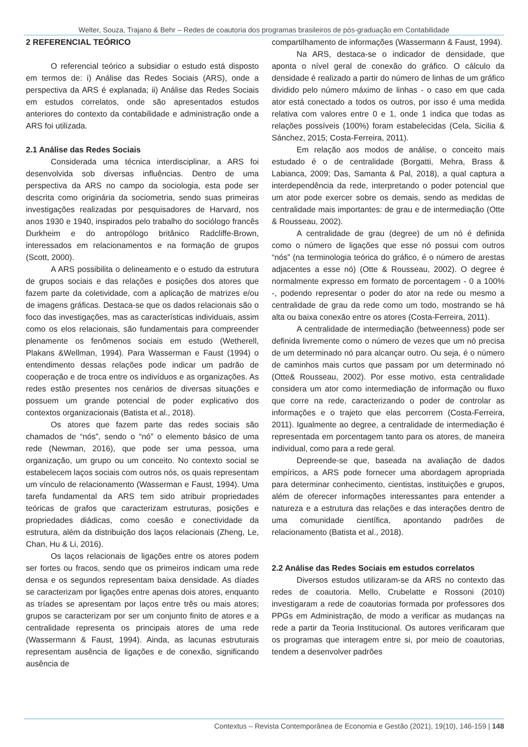Welter, Souza, Trajano & Behr – Redes de coautoria dos programas brasileiros de pós-graduação em Contabilidade
2 REFERENCIAL TEÓRICO
O referencial teórico a subsidiar o estudo está disposto em termos de: i) Análise das Redes Sociais (ARS), onde a perspectiva da ARS é explanada; ii) Análise das Redes Sociais em estudos correlatos, onde são apresentados estudos anteriores do contexto da contabilidade e administração onde a ARS foi utilizada.
2.1 Análise das Redes Sociais
Considerada uma técnica interdisciplinar, a ARS foi desenvolvida sob diversas influências. Dentro de uma perspectiva da ARS no campo da sociologia, esta pode ser descrita como originária da sociometria, sendo suas primeiras investigações realizadas por pesquisadores de Harvard, nos anos 1930 e 1940, inspirados pelo trabalho do sociólogo francês Durkheim e do antropólogo britânico Radcliffe-Brown, interessados em relacionamentos e na formação de grupos (Scott, 2000).
A ARS possibilita o delineamento e o estudo da estrutura de grupos sociais e das relações e posições dos atores que fazem parte da coletividade, com a aplicação de matrizes e/ou de imagens gráficas. Destaca-se que os dados relacionais são o foco das investigações, mas as características individuais, assim como os elos relacionais, são fundamentais para compreender plenamente os fenômenos sociais em estudo (Wetherell, Plakans &Wellman, 1994). Para Wasserman e Faust (1994) o entendimento dessas relações pode indicar um padrão de cooperação e de troca entre os indivíduos e as organizações. As redes estão presentes nos cenários de diversas situações e possuem um grande potencial de poder explicativo dos contextos organizacionais (Batista et al., 2018).
Os atores que fazem parte das redes sociais são chamados de “nós”, sendo o “nó” o elemento básico de uma rede (Newman, 2016), que pode ser uma pessoa, uma organização, um grupo ou um conceito. No contexto social se estabelecem laços sociais com outros nós, os quais representam um vínculo de relacionamento (Wasserman e Faust, 1994). Uma tarefa fundamental da ARS tem sido atribuir propriedades teóricas de grafos que caracterizam estruturas, posições e propriedades diádicas, como coesão e conectividade da estrutura, além da distribuição dos laços relacionais (Zheng, Le, Chan, Hu & Li, 2016).
Os laços relacionais de ligações entre os atores podem ser fortes ou fracos, sendo que os primeiros indicam uma rede densa e os segundos representam baixa densidade. As díades se caracterizam por ligações entre apenas dois atores, enquanto as tríades se apresentam por laços entre três ou mais atores; grupos se caracterizam por ser um conjunto finito de atores e a centralidade representa os principais atores de uma rede (Wassermann & Faust, 1994). Ainda, as lacunas estruturais representam ausência de ligações e de conexão, significando ausência de
compartilhamento de informações (Wassermann & Faust, 1994).
Na ARS, destaca-se o indicador de densidade, que aponta o nível geral de conexão do gráfico. O cálculo da densidade é realizado a partir do número de linhas de um gráfico dividido pelo número máximo de linhas - o caso em que cada ator está conectado a todos os outros, por isso é uma medida relativa com valores entre 0 e 1, onde 1 indica que todas as relações possíveis (100%) foram estabelecidas (Cela, Sicilia & Sánchez, 2015; Costa-Ferreira, 2011).
Em relação aos modos de análise, o conceito mais estudado é o de centralidade (Borgatti, Mehra, Brass & Labianca, 2009; Das, Samanta & Pal, 2018), a qual captura a interdependência da rede, interpretando o poder potencial que um ator pode exercer sobre os demais, sendo as medidas de centralidade mais importantes: de grau e de intermediação (Otte & Rousseau, 2002).
A centralidade de grau (degree) de um nó é definida como o número de ligações que esse nó possui com outros “nós” (na terminologia teórica do gráfico, é o número de arestas adjacentes a esse nó) (Otte & Rousseau, 2002). O degree é normalmente expresso em formato de porcentagem - 0 a 100% -, podendo representar o poder do ator na rede ou mesmo a centralidade de grau da rede como um todo, mostrando se há alta ou baixa conexão entre os atores (Costa-Ferreira, 2011).
A centralidade de intermediação (betweenness) pode ser definida livremente como o número de vezes que um nó precisa de um determinado nó para alcançar outro. Ou seja, é o número de caminhos mais curtos que passam por um determinado nó (Otte& Rousseau, 2002). Por esse motivo, esta centralidade considera um ator como intermediação de informação ou fluxo que corre na rede, caracterizando o poder de controlar as informações e o trajeto que elas percorrem (Costa-Ferreira, 2011). Igualmente ao degree, a centralidade de intermediação é representada em porcentagem tanto para os atores, de maneira individual, como para a rede geral.
Depreende-se que, baseada na avaliação de dados empíricos, a ARS pode fornecer uma abordagem apropriada para determinar conhecimento, cientistas, instituições e grupos, além de oferecer informações interessantes para entender a natureza e a estrutura das relações e das interações dentro de uma comunidade científica, apontando padrões de relacionamento (Batista et al., 2018).
2.2 Análise das Redes Sociais em estudos correlatos
Diversos estudos utilizaram-se da ARS no contexto das redes de coautoria. Mello, Crubelatte e Rossoni (2010) investigaram a rede de coautorias formada por professores dos PPGs em Administração, de modo a verificar as mudanças na rede a partir da Teoria Institucional. Os autores verificaram que os programas que interagem entre si, por meio de coautorias, tendem a desenvolver padrões
Contextus – Revista Contemporânea de Economia e Gestão (2021), 19(10), 146-159 | 148